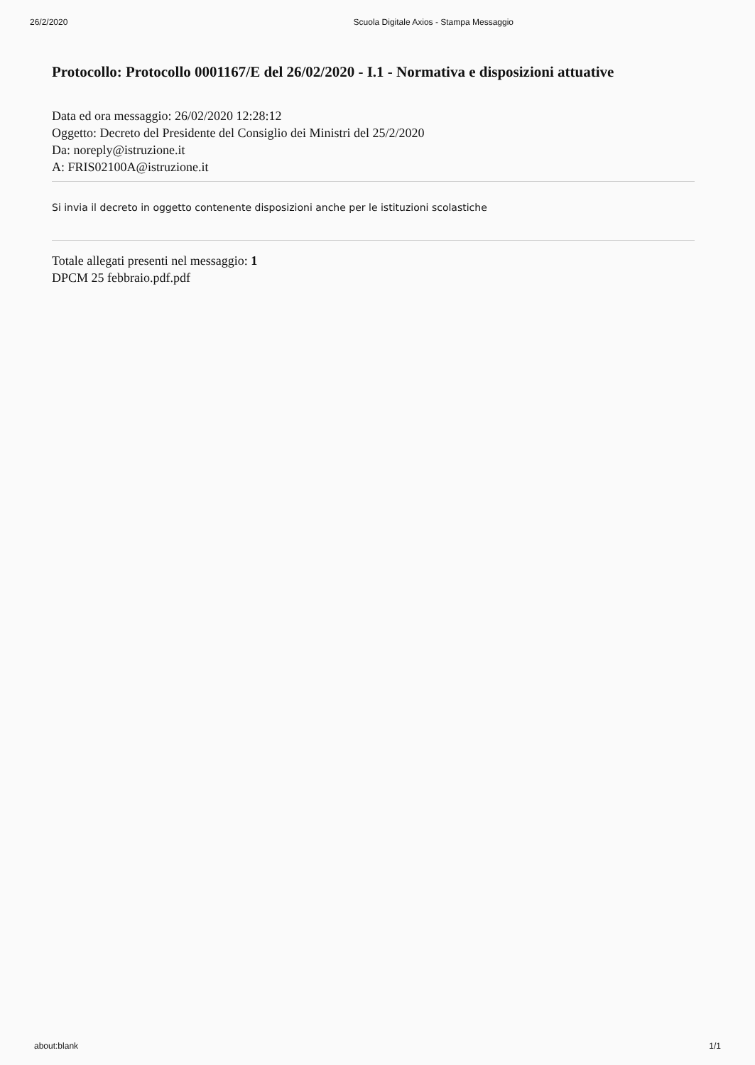26/2/2020 Scuola Digitale Axios - Stampa Messaggio
Protocollo: Protocollo 0001167/E del 26/02/2020 - I.1 - Normativa e disposizioni attuative
Data ed ora messaggio: 26/02/2020 12:28:12
Oggetto: Decreto del Presidente del Consiglio dei Ministri del 25/2/2020
Da: noreply@istruzione.it
A: FRIS02100A@istruzione.it
Si invia il decreto in oggetto contenente disposizioni anche per le istituzioni scolastiche
Totale allegati presenti nel messaggio: 1
DPCM 25 febbraio.pdf.pdf
about:blank 1/1